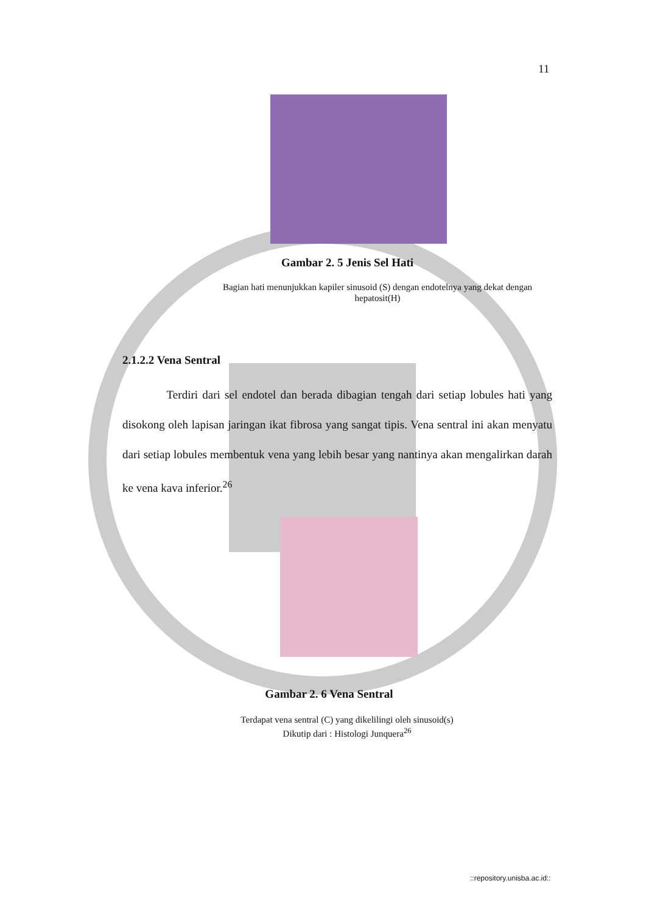11
Gambar 2. 5 Jenis Sel Hati
Bagian hati menunjukkan kapiler sinusoid (S) dengan endotelnya yang dekat dengan hepatosit(H)
2.1.2.2 Vena Sentral
Terdiri dari sel endotel dan berada dibagian tengah dari setiap lobules hati yang disokong oleh lapisan jaringan ikat fibrosa yang sangat tipis. Vena sentral ini akan menyatu dari setiap lobules membentuk vena yang lebih besar yang nantinya akan mengalirkan darah ke vena kava inferior.<sup>26</sup>
Gambar 2. 6 Vena Sentral
Terdapat vena sentral (C) yang dikelilingi oleh sinusoid(s)
Dikutip dari : Histologi Junquera<sup>26</sup>
::repository.unisba.ac.id::